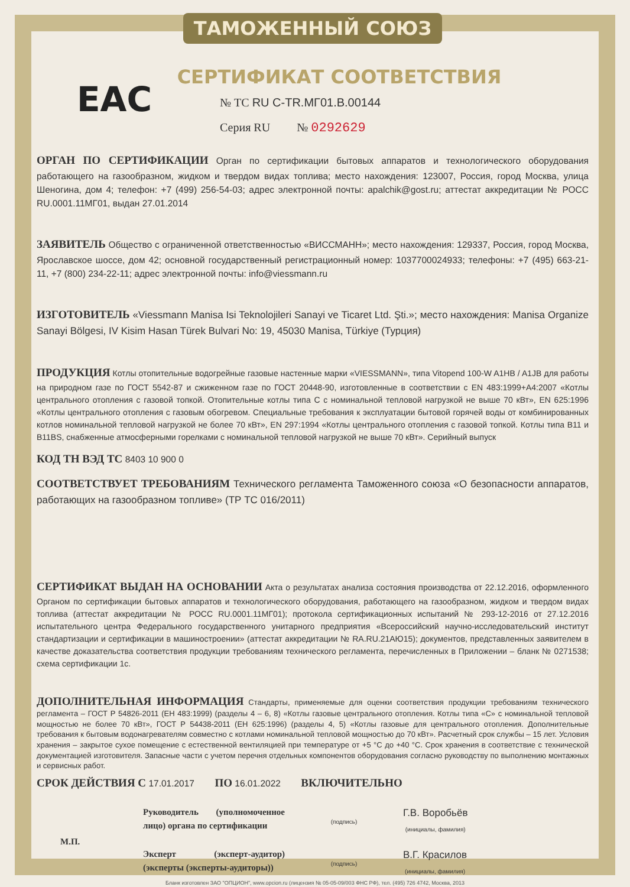ТАМОЖЕННЫЙ СОЮЗ
EAC
СЕРТИФИКАТ СООТВЕТСТВИЯ
№ ТС RU C-TR.МГ01.В.00144
Серия RU № 0292629
ОРГАН ПО СЕРТИФИКАЦИИ Орган по сертификации бытовых аппаратов и технологического оборудования работающего на газообразном, жидком и твердом видах топлива; место нахождения: 123007, Россия, город Москва, улица Шеногина, дом 4; телефон: +7 (499) 256-54-03; адрес электронной почты: apalchik@gost.ru; аттестат аккредитации № РОСС RU.0001.11МГ01, выдан 27.01.2014
ЗАЯВИТЕЛЬ Общество с ограниченной ответственностью «ВИССМАНН»; место нахождения: 129337, Россия, город Москва, Ярославское шоссе, дом 42; основной государственный регистрационный номер: 1037700024933; телефоны: +7 (495) 663-21-11, +7 (800) 234-22-11; адрес электронной почты: info@viessmann.ru
ИЗГОТОВИТЕЛЬ «Viessmann Manisa Isi Teknolojileri Sanayi ve Ticaret Ltd. Şti.»; место нахождения: Manisa Organize Sanayi Bölgesi, IV Kisim Hasan Türek Bulvari No: 19, 45030 Manisa, Türkiye (Турция)
ПРОДУКЦИЯ Котлы отопительные водогрейные газовые настенные марки «VIESSMANN», типа Vitopend 100-W A1HB / A1JB для работы на природном газе по ГОСТ 5542-87 и сжиженном газе по ГОСТ 20448-90, изготовленные в соответствии с EN 483:1999+A4:2007 «Котлы центрального отопления с газовой топкой. Отопительные котлы типа С с номинальной тепловой нагрузкой не выше 70 кВт», EN 625:1996 «Котлы центрального отопления с газовым обогревом. Специальные требования к эксплуатации бытовой горячей воды от комбинированных котлов номинальной тепловой нагрузкой не более 70 кВт», EN 297:1994 «Котлы центрального отопления с газовой топкой. Котлы типа В11 и В11BS, снабженные атмосферными горелками с номинальной тепловой нагрузкой не выше 70 кВт». Серийный выпуск
КОД ТН ВЭД ТС 8403 10 900 0
СООТВЕТСТВУЕТ ТРЕБОВАНИЯМ Технического регламента Таможенного союза «О безопасности аппаратов, работающих на газообразном топливе» (ТР ТС 016/2011)
СЕРТИФИКАТ ВЫДАН НА ОСНОВАНИИ Акта о результатах анализа состояния производства от 22.12.2016, оформленного Органом по сертификации бытовых аппаратов и технологического оборудования, работающего на газообразном, жидком и твердом видах топлива (аттестат аккредитации № РОСС RU.0001.11МГ01); протокола сертификационных испытаний № 293-12-2016 от 27.12.2016 испытательного центра Федерального государственного унитарного предприятия «Всероссийский научно-исследовательский институт стандартизации и сертификации в машиностроении» (аттестат аккредитации № RA.RU.21АЮ15); документов, представленных заявителем в качестве доказательства соответствия продукции требованиям технического регламента, перечисленных в Приложении – бланк № 0271538; схема сертификации 1с.
ДОПОЛНИТЕЛЬНАЯ ИНФОРМАЦИЯ Стандарты, применяемые для оценки соответствия продукции требованиям технического регламента – ГОСТ Р 54826-2011 (ЕН 483:1999) (разделы 4 – 6, 8) «Котлы газовые центрального отопления. Котлы типа «С» с номинальной тепловой мощностью не более 70 кВт», ГОСТ Р 54438-2011 (ЕН 625:1996) (разделы 4, 5) «Котлы газовые для центрального отопления. Дополнительные требования к бытовым водонагревателям совместно с котлами номинальной тепловой мощностью до 70 кВт». Расчетный срок службы – 15 лет. Условия хранения – закрытое сухое помещение с естественной вентиляцией при температуре от +5 °С до +40 °С. Срок хранения в соответствие с технической документацией изготовителя. Запасные части с учетом перечня отдельных компонентов оборудования согласно руководству по выполнению монтажных и сервисных работ.
СРОК ДЕЙСТВИЯ С 17.01.2017 ПО 16.01.2022 ВКЛЮЧИТЕЛЬНО
М.П.
Руководитель (уполномоченное лицо) органа по сертификации
(подпись)
Г.В. Воробьёв
(инициалы, фамилия)
Эксперт (эксперт-аудитор) (эксперты (эксперты-аудиторы))
(подпись)
В.Г. Красилов
(инициалы, фамилия)
Бланк изготовлен ЗАО "ОПЦИОН", www.opcion.ru (лицензия № 05-05-09/003 ФНС РФ), тел. (495) 726 4742, Москва, 2013